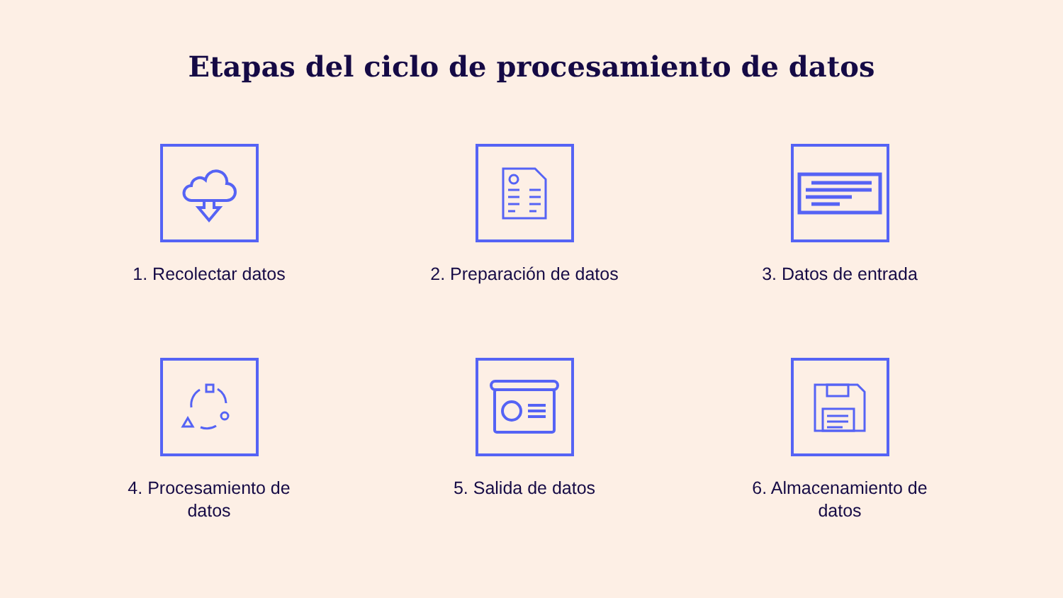Etapas del ciclo de procesamiento de datos
1. Recolectar datos
2. Preparación de datos
3. Datos de entrada
4. Procesamiento de
datos
5. Salida de datos
6. Almacenamiento de
datos